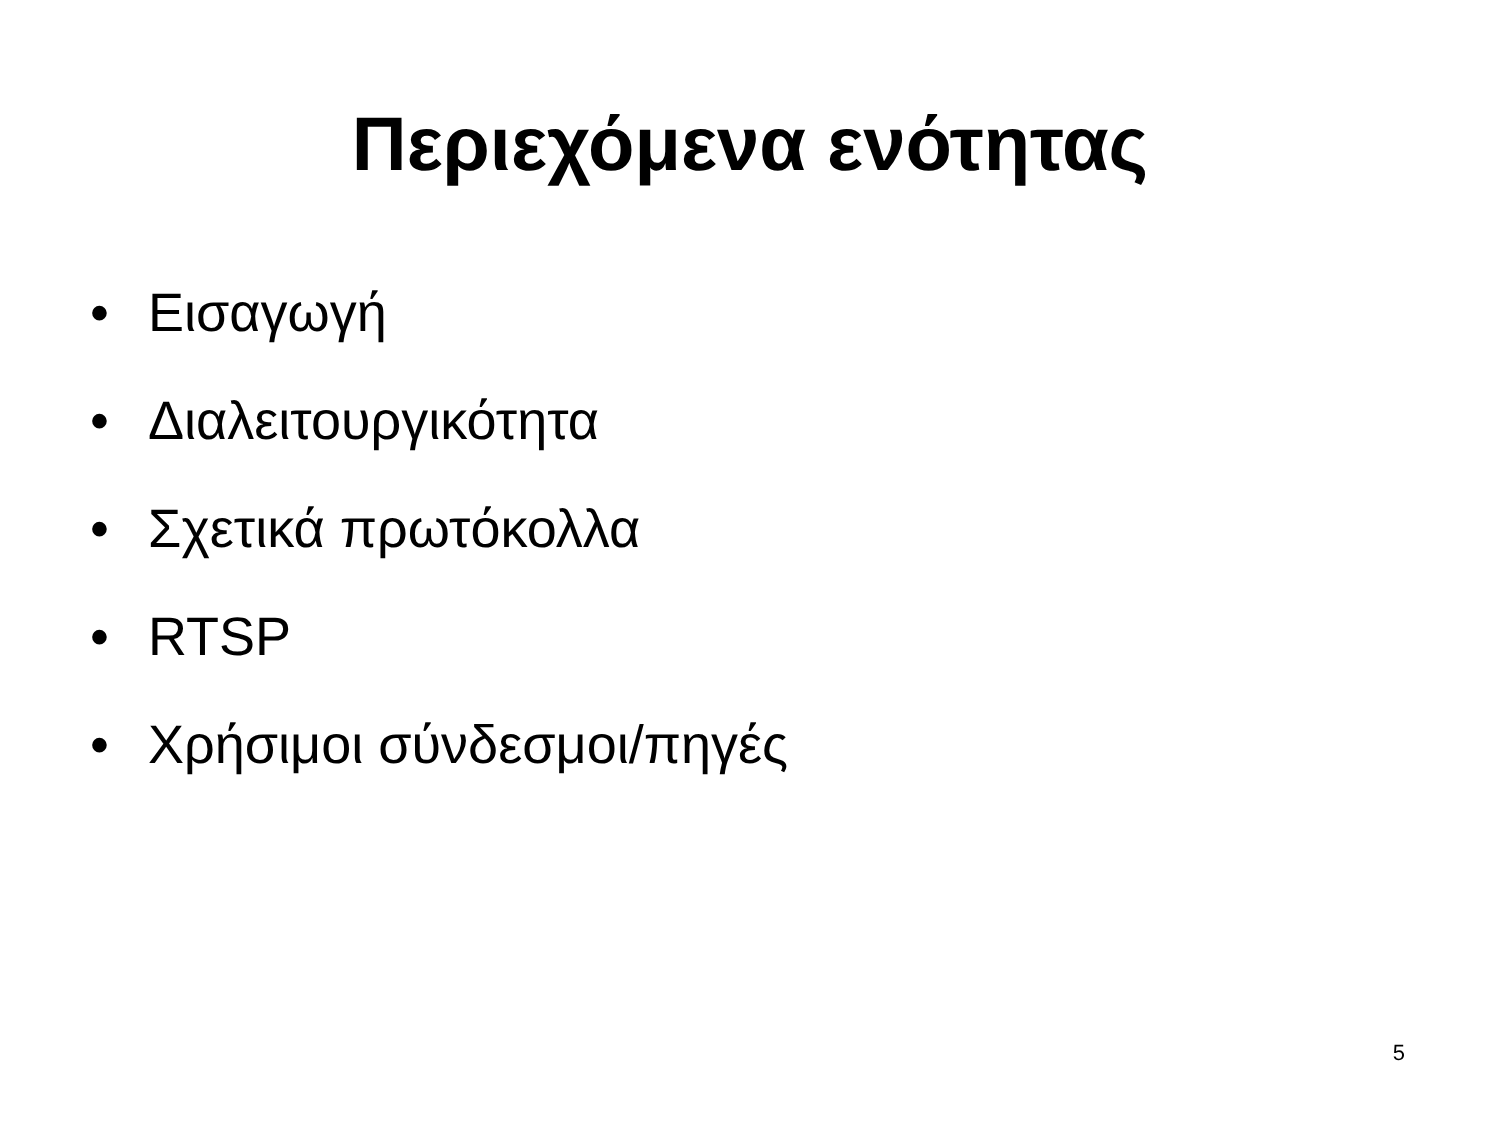Περιεχόμενα ενότητας
• Εισαγωγή
• Διαλειτουργικότητα
• Σχετικά πρωτόκολλα
• RTSP
• Χρήσιμοι σύνδεσμοι/πηγές
5